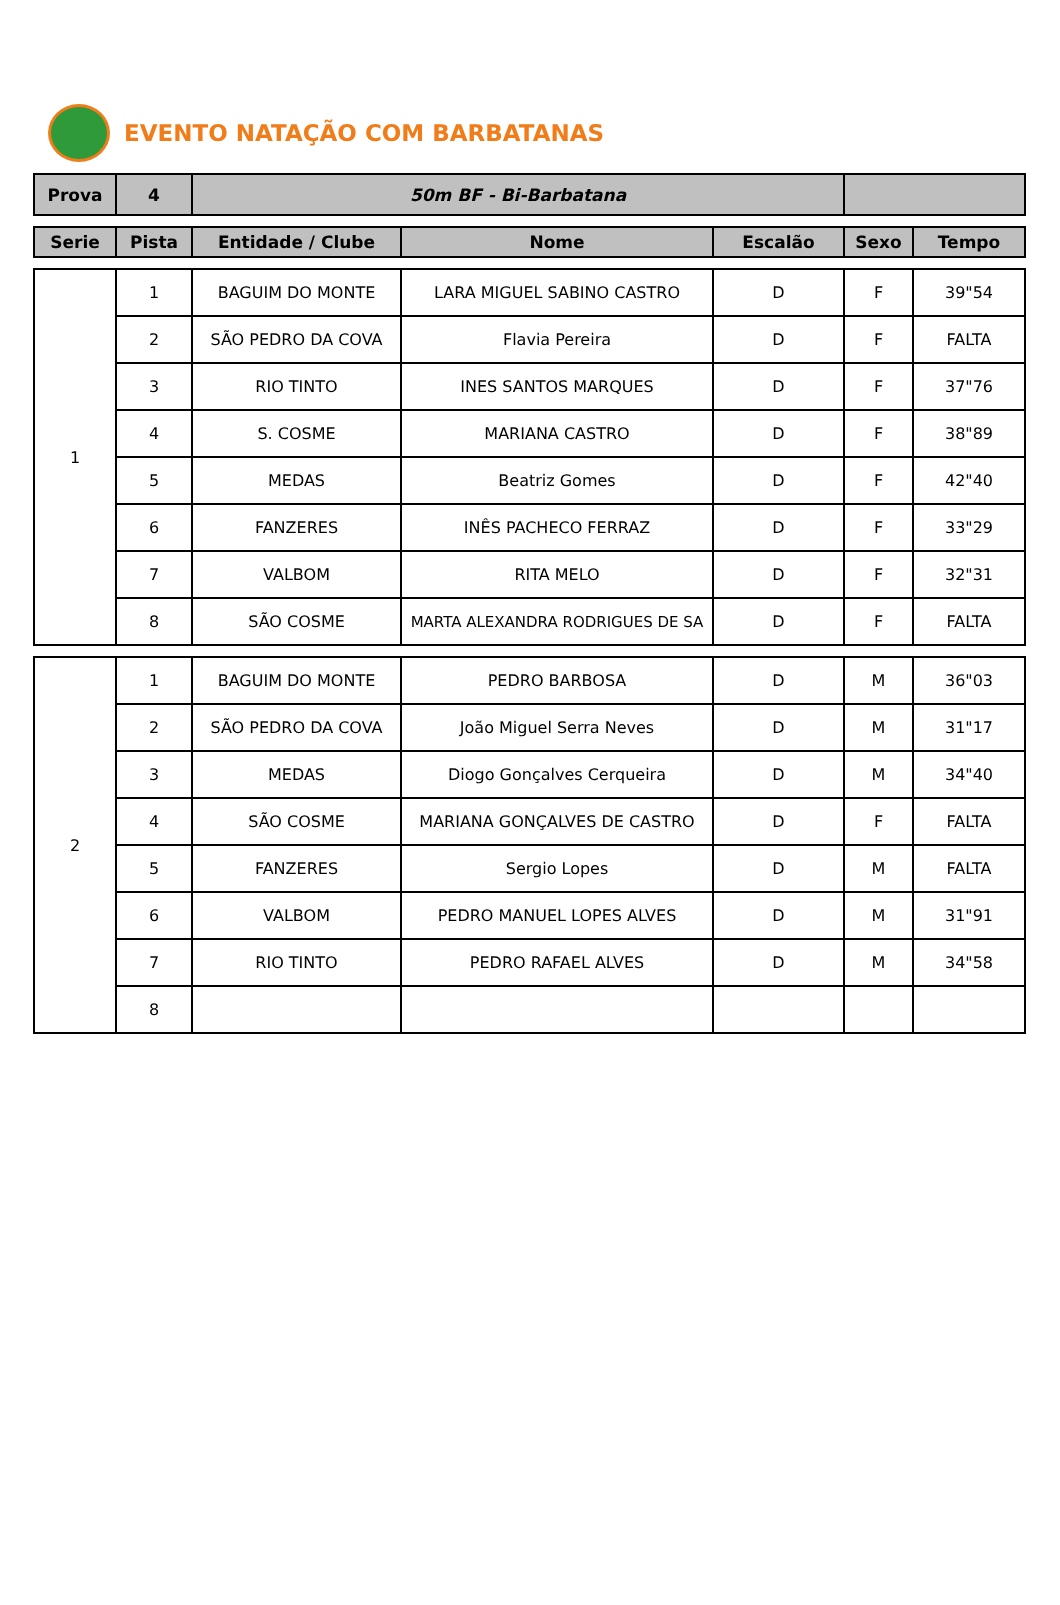EVENTO NATAÇÃO COM BARBATANAS
| Prova | 4 | 50m BF - Bi-Barbatana | |
| Serie | Pista | Entidade / Clube | Nome | Escalão | Sexo | Tempo |
| --- | --- | --- | --- | --- | --- | --- |
| 1 | 1 | BAGUIM DO MONTE | LARA MIGUEL SABINO CASTRO | D | F | 39"54 |
| | 2 | SÃO PEDRO DA COVA | Flavia Pereira | D | F | FALTA |
| | 3 | RIO TINTO | INES SANTOS MARQUES | D | F | 37"76 |
| | 4 | S. COSME | MARIANA CASTRO | D | F | 38"89 |
| | 5 | MEDAS | Beatriz Gomes | D | F | 42"40 |
| | 6 | FANZERES | INÊS PACHECO FERRAZ | D | F | 33"29 |
| | 7 | VALBOM | RITA MELO | D | F | 32"31 |
| | 8 | SÃO COSME | MARTA ALEXANDRA RODRIGUES DE SA | D | F | FALTA |
| 2 | 1 | BAGUIM DO MONTE | PEDRO BARBOSA | D | M | 36"03 |
| | 2 | SÃO PEDRO DA COVA | João Miguel Serra Neves | D | M | 31"17 |
| | 3 | MEDAS | Diogo Gonçalves Cerqueira | D | M | 34"40 |
| | 4 | SÃO COSME | MARIANA GONÇALVES DE CASTRO | D | F | FALTA |
| | 5 | FANZERES | Sergio Lopes | D | M | FALTA |
| | 6 | VALBOM | PEDRO MANUEL LOPES ALVES | D | M | 31"91 |
| | 7 | RIO TINTO | PEDRO RAFAEL ALVES | D | M | 34"58 |
| | 8 | | | | | |